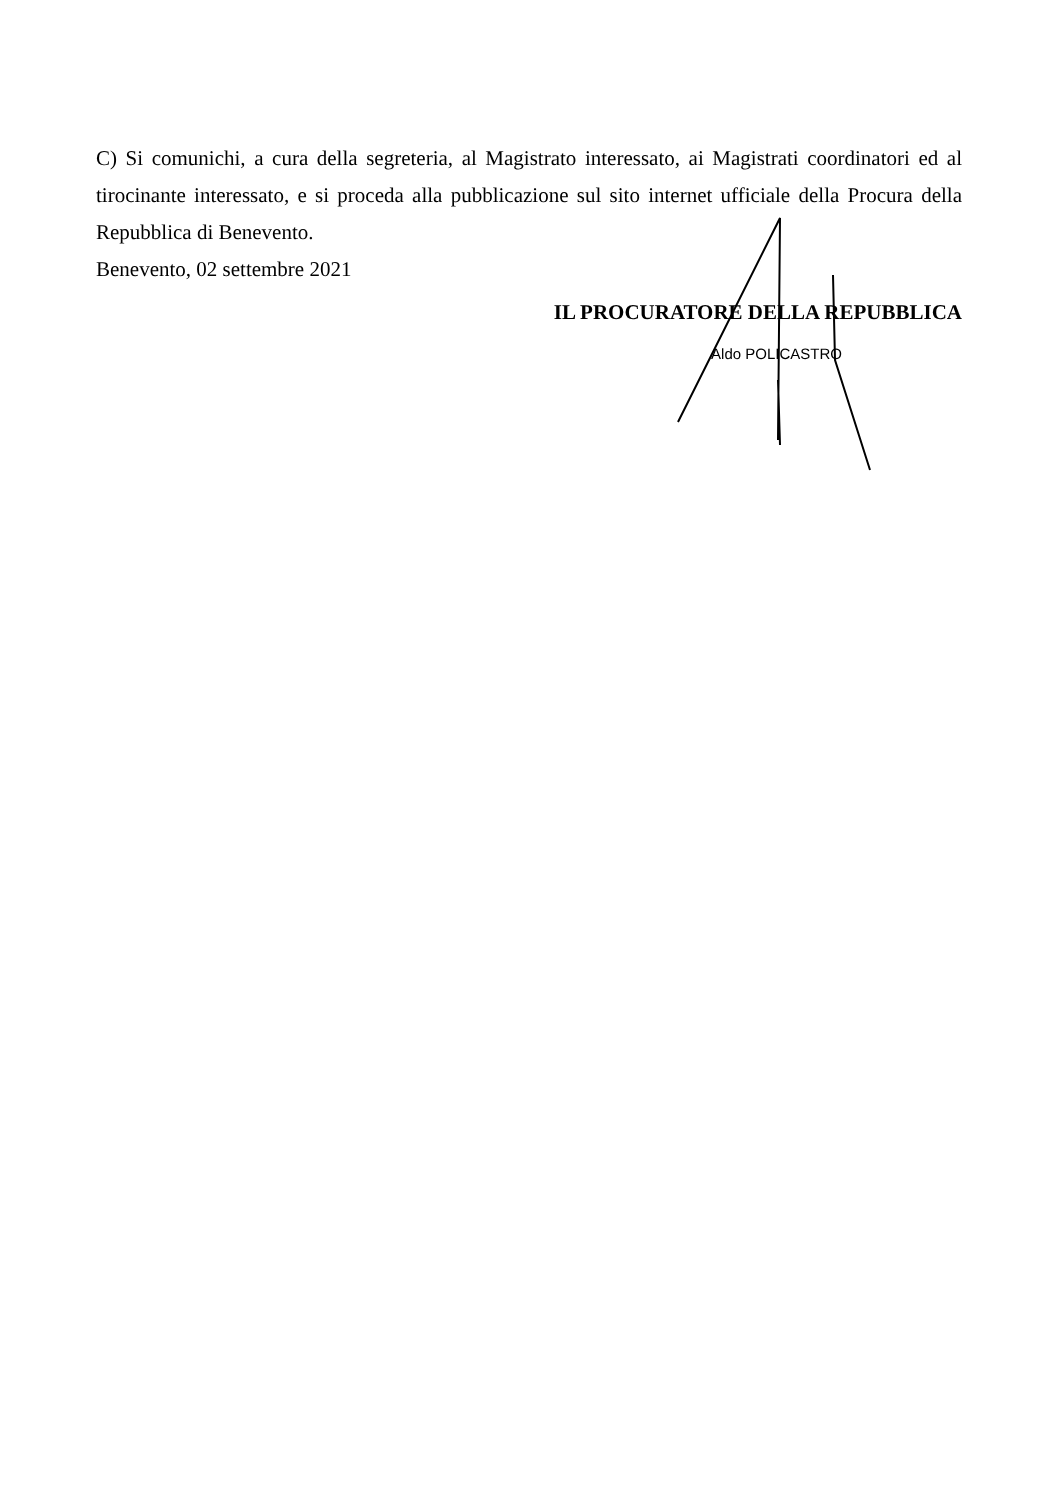C) Si comunichi, a cura della segreteria, al Magistrato interessato, ai Magistrati coordinatori ed al tirocinante interessato, e si proceda alla pubblicazione sul sito internet ufficiale della Procura della Repubblica di Benevento.
Benevento, 02 settembre 2021
IL PROCURATORE DELLA REPUBBLICA
Aldo POLICASTRO